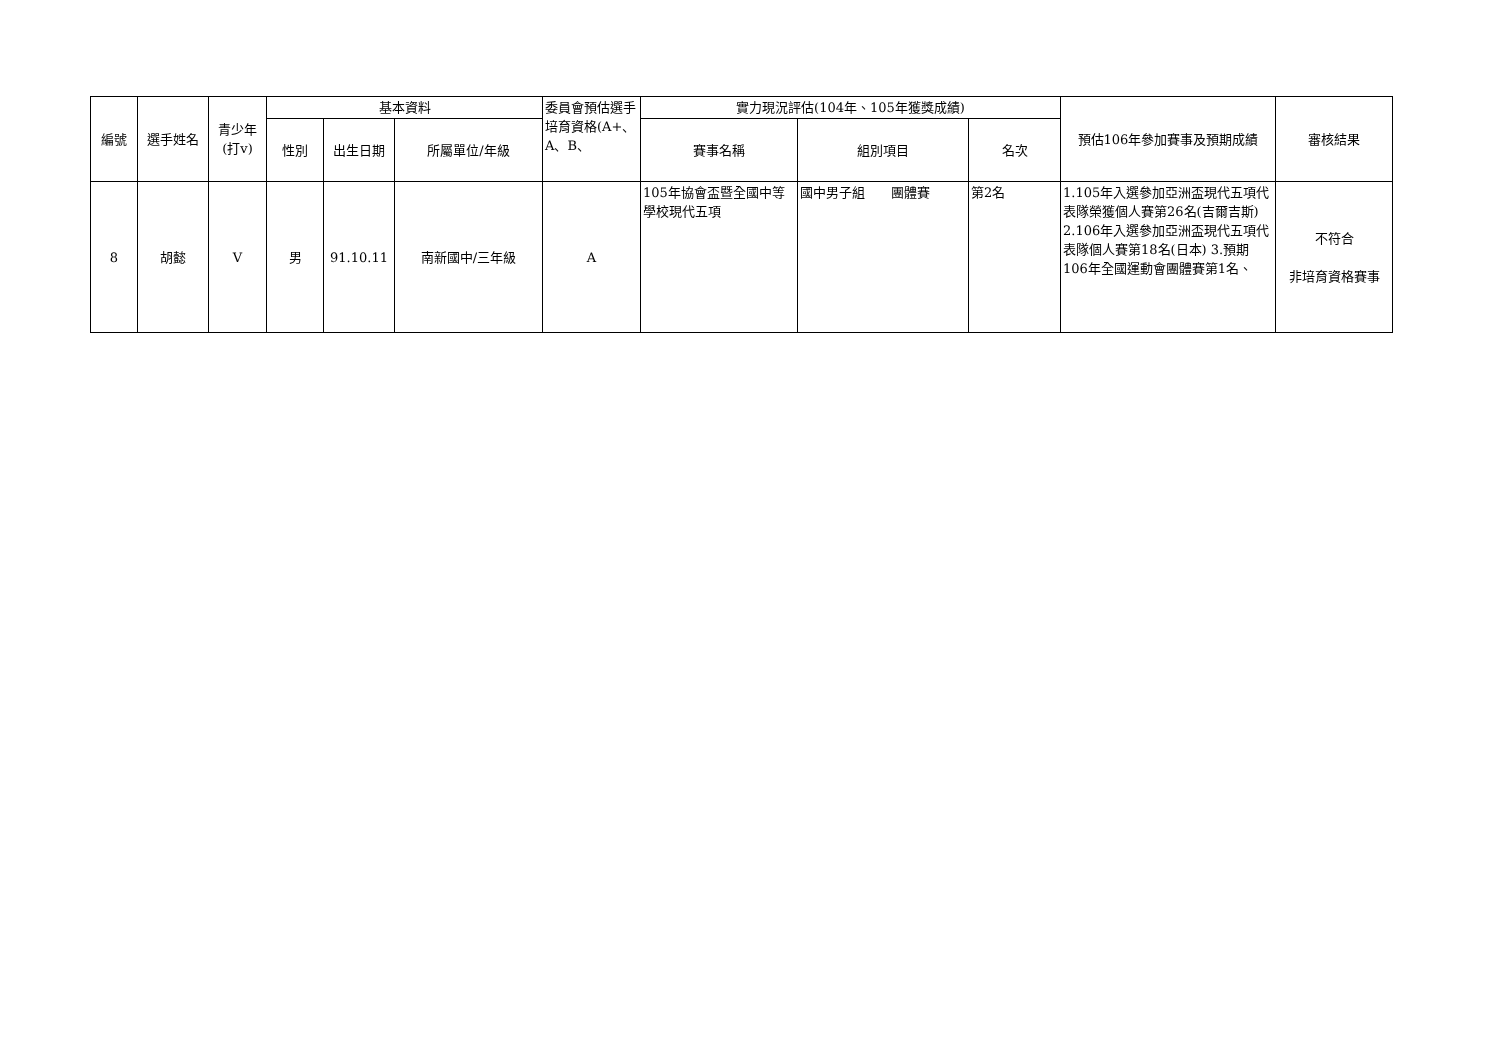| 編號 | 選手姓名 | 青少年(打v) | 基本資料 | | | 委員會預估選手培育資格(A+、A、B、 | 實力現況評估(104年、105年獲獎成績) | | | 預估106年參加賽事及預期成績 | 審核結果 |
| --- | --- | --- | --- | --- | --- | --- | --- | --- | --- | --- | --- |
| | | | 性別 | 出生日期 | 所屬單位/年級 | | 賽事名稱 | 組別項目 | 名次 | | |
| 8 | 胡懿 | V | 男 | 91.10.11 | 南新國中/三年級 | A | 105年協會盃暨全國中等學校現代五項 | 國中男子組 團體賽 | 第2名 | 1.105年入選參加亞洲盃現代五項代表隊榮獲個人賽第26名(吉爾吉斯) 2.106年入選參加亞洲盃現代五項代表隊個人賽第18名(日本) 3.預期106年全國運動會團體賽第1名、 | 不符合 非培育資格賽事 |